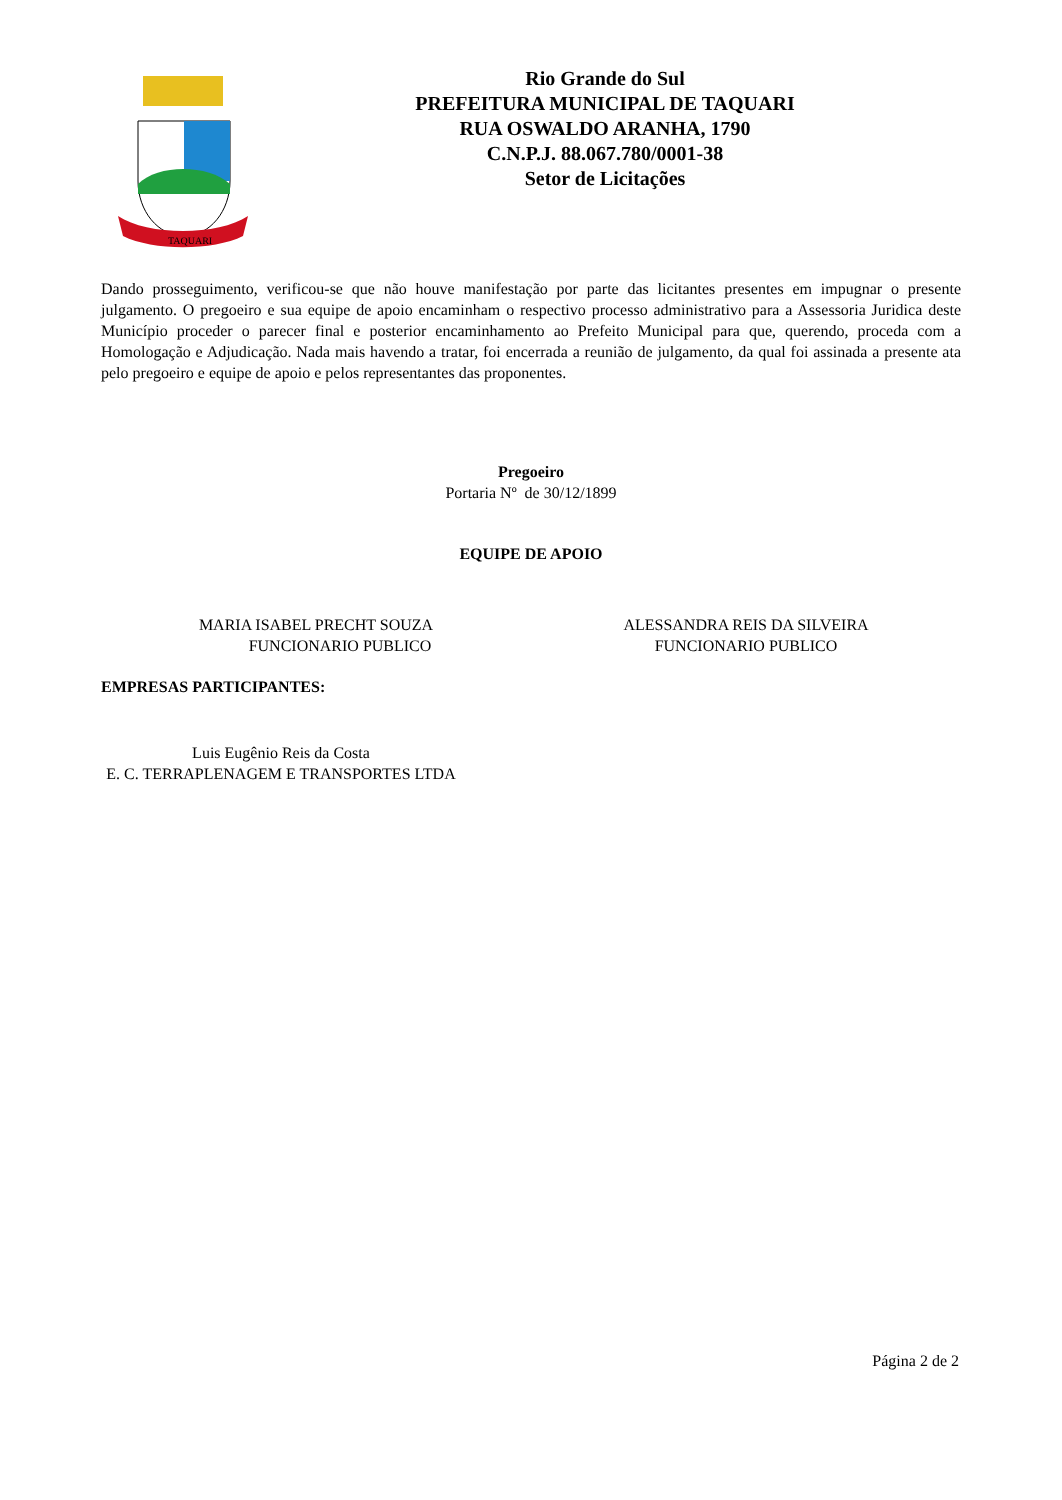TAQUARI
Rio Grande do Sul
PREFEITURA MUNICIPAL DE TAQUARI
RUA OSWALDO ARANHA, 1790
C.N.P.J. 88.067.780/0001-38
Setor de Licitações
Dando prosseguimento, verificou-se que não houve manifestação por parte das licitantes presentes em impugnar o presente julgamento. O pregoeiro e sua equipe de apoio encaminham o respectivo processo administrativo para a Assessoria Juridica deste Município proceder o parecer final e posterior encaminhamento ao Prefeito Municipal para que, querendo, proceda com a Homologação e Adjudicação. Nada mais havendo a tratar, foi encerrada a reunião de julgamento, da qual foi assinada a presente ata pelo pregoeiro e equipe de apoio e pelos representantes das proponentes.
Pregoeiro
Portaria Nº de 30/12/1899
EQUIPE DE APOIO
MARIA ISABEL PRECHT SOUZA
FUNCIONARIO PUBLICO
ALESSANDRA REIS DA SILVEIRA
FUNCIONARIO PUBLICO
EMPRESAS PARTICIPANTES:
Luis Eugênio Reis da Costa
E. C. TERRAPLENAGEM E TRANSPORTES LTDA
Página 2 de 2